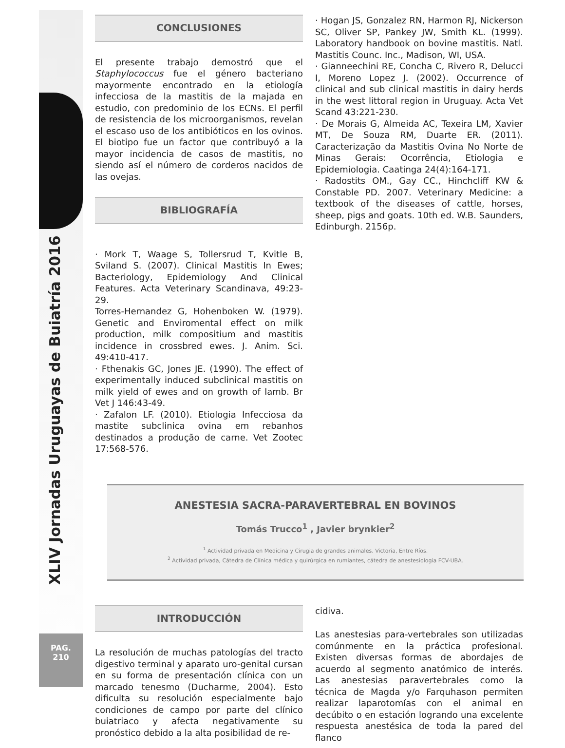XLIV Jornadas Uruguayas de Buiatría 2016
PAG.
210
CONCLUSIONES
El presente trabajo demostró que el Staphylococcus fue el género bacteriano mayormente encontrado en la etiología infecciosa de la mastitis de la majada en estudio, con predominio de los ECNs. El perfil de resistencia de los microorganismos, revelan el escaso uso de los antibióticos en los ovinos. El biotipo fue un factor que contribuyó a la mayor incidencia de casos de mastitis, no siendo así el número de corderos nacidos de las ovejas.
BIBLIOGRAFÍA
· Mork T, Waage S, Tollersrud T, Kvitle B, Sviland S. (2007). Clinical Mastitis In Ewes; Bacteriology, Epidemiology And Clinical Features. Acta Veterinary Scandinava, 49:23-29.
Torres-Hernandez G, Hohenboken W. (1979). Genetic and Enviromental effect on milk production, milk compositium and mastitis incidence in crossbred ewes. J. Anim. Sci. 49:410-417.
· Fthenakis GC, Jones JE. (1990). The effect of experimentally induced subclinical mastitis on milk yield of ewes and on growth of lamb. Br Vet J 146:43-49.
· Zafalon LF. (2010). Etiologia Infecciosa da mastite subclinica ovina em rebanhos destinados a produção de carne. Vet Zootec 17:568-576.
· Hogan JS, Gonzalez RN, Harmon RJ, Nickerson SC, Oliver SP, Pankey JW, Smith KL. (1999). Laboratory handbook on bovine mastitis. Natl. Mastitis Counc. Inc., Madison, WI, USA.
· Gianneechini RE, Concha C, Rivero R, Delucci I, Moreno Lopez J. (2002). Occurrence of clinical and sub clinical mastitis in dairy herds in the west littoral region in Uruguay. Acta Vet Scand 43:221-230.
· De Morais G, Almeida AC, Texeira LM, Xavier MT, De Souza RM, Duarte ER. (2011). Caracterização da Mastitis Ovina No Norte de Minas Gerais: Ocorrência, Etiologia e Epidemiologia. Caatinga 24(4):164-171.
· Radostits OM., Gay CC., Hinchcliff KW & Constable PD. 2007. Veterinary Medicine: a textbook of the diseases of cattle, horses, sheep, pigs and goats. 10th ed. W.B. Saunders, Edinburgh. 2156p.
ANESTESIA SACRA-PARAVERTEBRAL EN BOVINOS
Tomás Trucco<sup>1</sup> , Javier brynkier<sup>2</sup>
<sup>1</sup> Actividad privada en Medicina y Cirugia de grandes animales. Victoria, Entre Ríos.
<sup>2</sup> Actividad privada, Cátedra de Clínica médica y quirúrgica en rumiantes, cátedra de anestesiologia FCV-UBA.
INTRODUCCIÓN
La resolución de muchas patologías del tracto digestivo terminal y aparato uro-genital cursan en su forma de presentación clínica con un marcado tenesmo (Ducharme, 2004). Esto dificulta su resolución especialmente bajo condiciones de campo por parte del clínico buiatriaco y afecta negativamente su pronóstico debido a la alta posibilidad de re-
cidiva.
Las anestesias para-vertebrales son utilizadas comúnmente en la práctica profesional. Existen diversas formas de abordajes de acuerdo al segmento anatómico de interés. Las anestesias paravertebrales como la técnica de Magda y/o Farquhason permiten realizar laparotomías con el animal en decúbito o en estación logrando una excelente respuesta anestésica de toda la pared del flanco